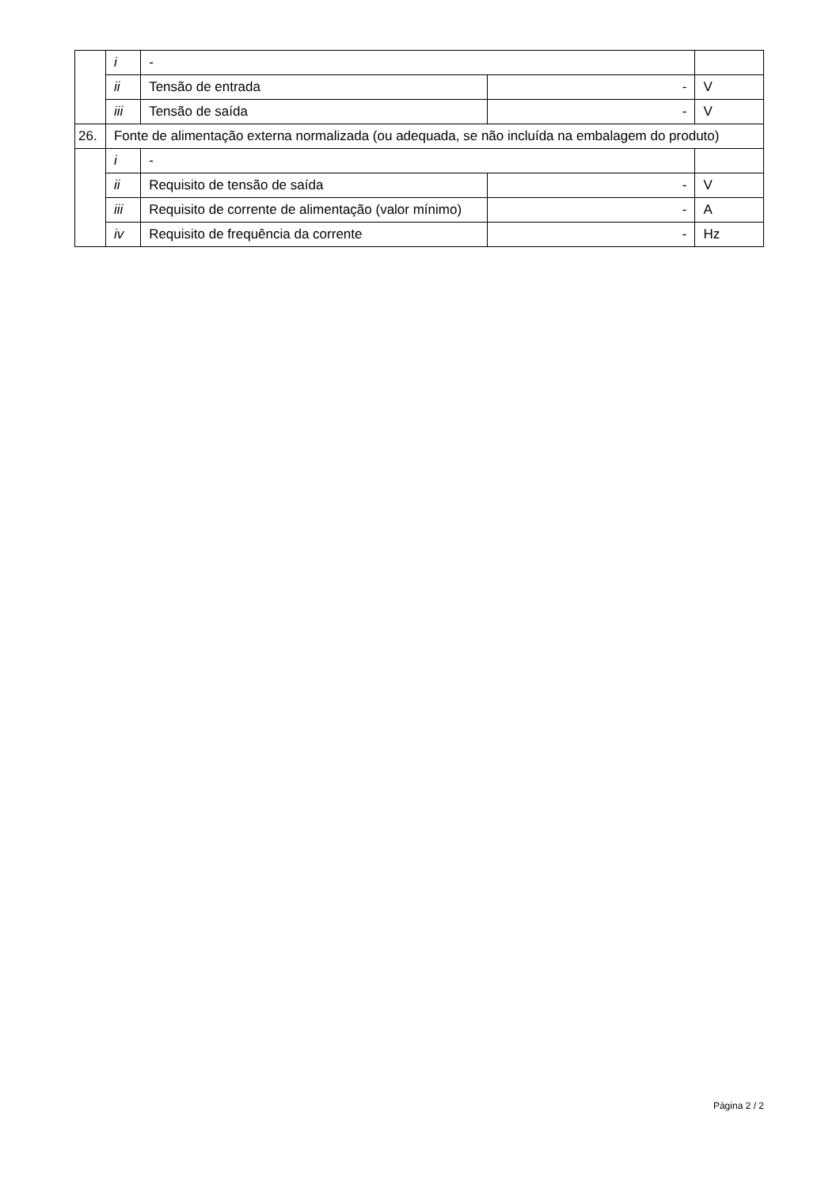| | i | - | | |
| | ii | Tensão de entrada | - | V |
| | iii | Tensão de saída | - | V |
| 26. | Fonte de alimentação externa normalizada (ou adequada, se não incluída na embalagem do produto) | | | |
| | i | - | | |
| | ii | Requisito de tensão de saída | - | V |
| | iii | Requisito de corrente de alimentação (valor mínimo) | - | A |
| | iv | Requisito de frequência da corrente | - | Hz |
Página 2 / 2